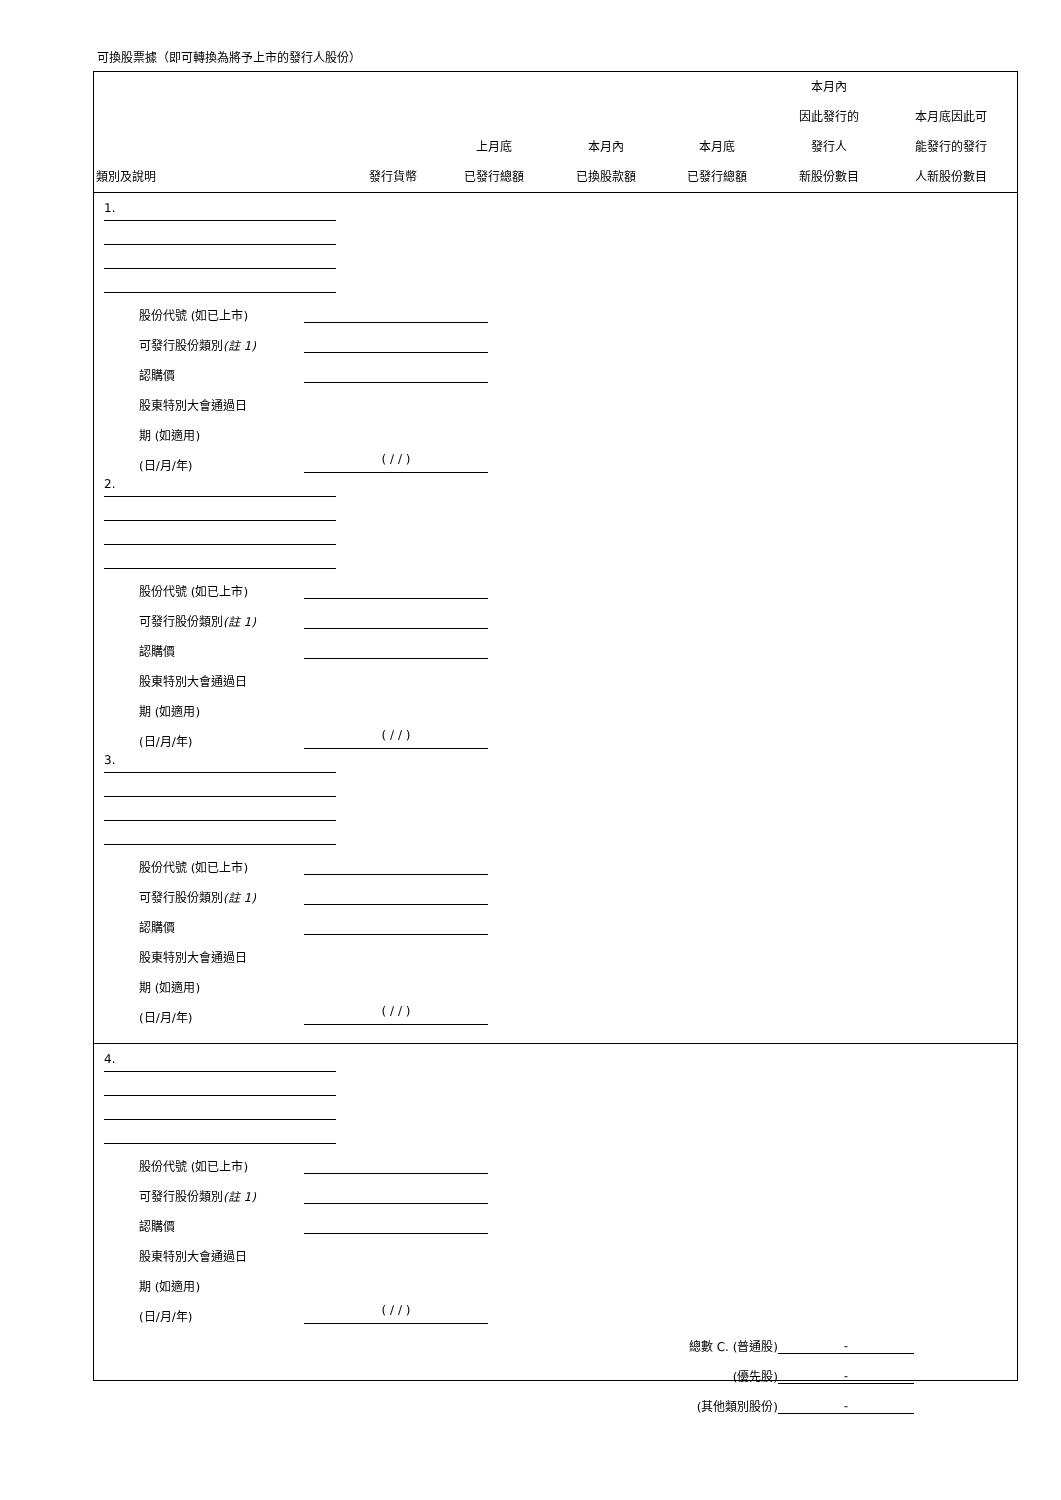可換股票據（即可轉換為將予上市的發行人股份）
| 類別及說明 | 發行貨幣 | 上月底 已發行總額 | 本月內 已換股款額 | 本月底 已發行總額 | 本月內 因此發行的 發行人 新股份數目 | 本月底因此可 能發行的發行 人新股份數目 |
| --- | --- | --- | --- | --- | --- | --- |
1.
股份代號 (如已上市)
可發行股份類別(註 1)
認購價
股東特別大會通過日
期 (如適用)
(日/月/年) ( / / )
2.
股份代號 (如已上市)
可發行股份類別(註 1)
認購價
股東特別大會通過日
期 (如適用)
(日/月/年) ( / / )
3.
股份代號 (如已上市)
可發行股份類別(註 1)
認購價
股東特別大會通過日
期 (如適用)
(日/月/年) ( / / )
4.
股份代號 (如已上市)
可發行股份類別(註 1)
認購價
股東特別大會通過日
期 (如適用)
(日/月/年) ( / / )
總數 C. (普通股) -
(優先股) -
(其他類別股份) -